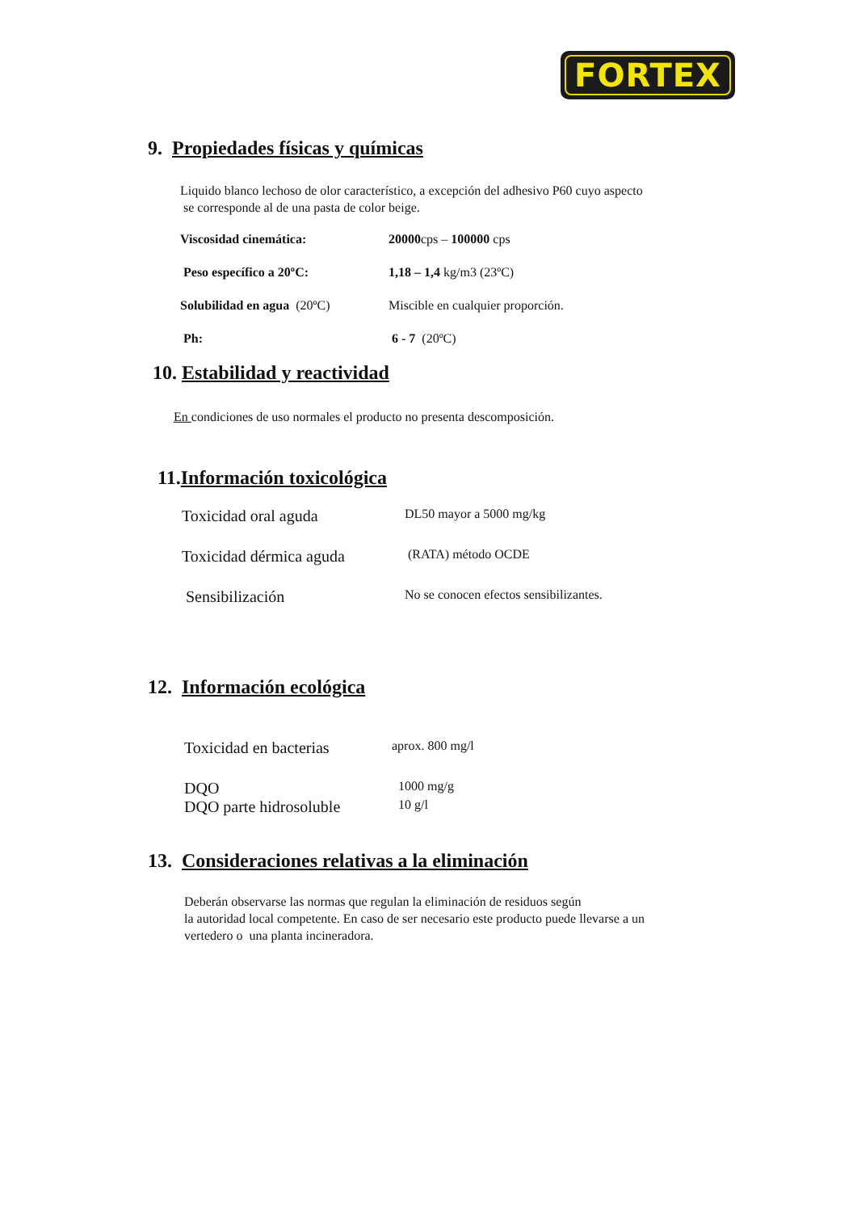FORTEX
9. Propiedades físicas y químicas
Liquido blanco lechoso de olor característico, a excepción del adhesivo P60 cuyo aspecto
se corresponde al de una pasta de color beige.
| Viscosidad cinemática: | 20000 cps – 100000 cps |
| Peso específico a 20ºC: | 1,18 – 1,4 kg/m3 (23ºC) |
| Solubilidad en agua (20ºC) | Miscible en cualquier proporción. |
| Ph: | 6 - 7 (20ºC) |
10. Estabilidad y reactividad
En condiciones de uso normales el producto no presenta descomposición.
11.Información toxicológica
| Toxicidad oral aguda | DL50 mayor a 5000 mg/kg |
| Toxicidad dérmica aguda | (RATA) método OCDE |
| Sensibilización | No se conocen efectos sensibilizantes. |
12. Información ecológica
| Toxicidad en bacterias | aprox. 800 mg/l |
| DQO | 1000 mg/g |
| DQO parte hidrosoluble | 10 g/l |
13. Consideraciones relativas a la eliminación
Deberán observarse las normas que regulan la eliminación de residuos según
la autoridad local competente. En caso de ser necesario este producto puede llevarse a un
vertedero o una planta incineradora.